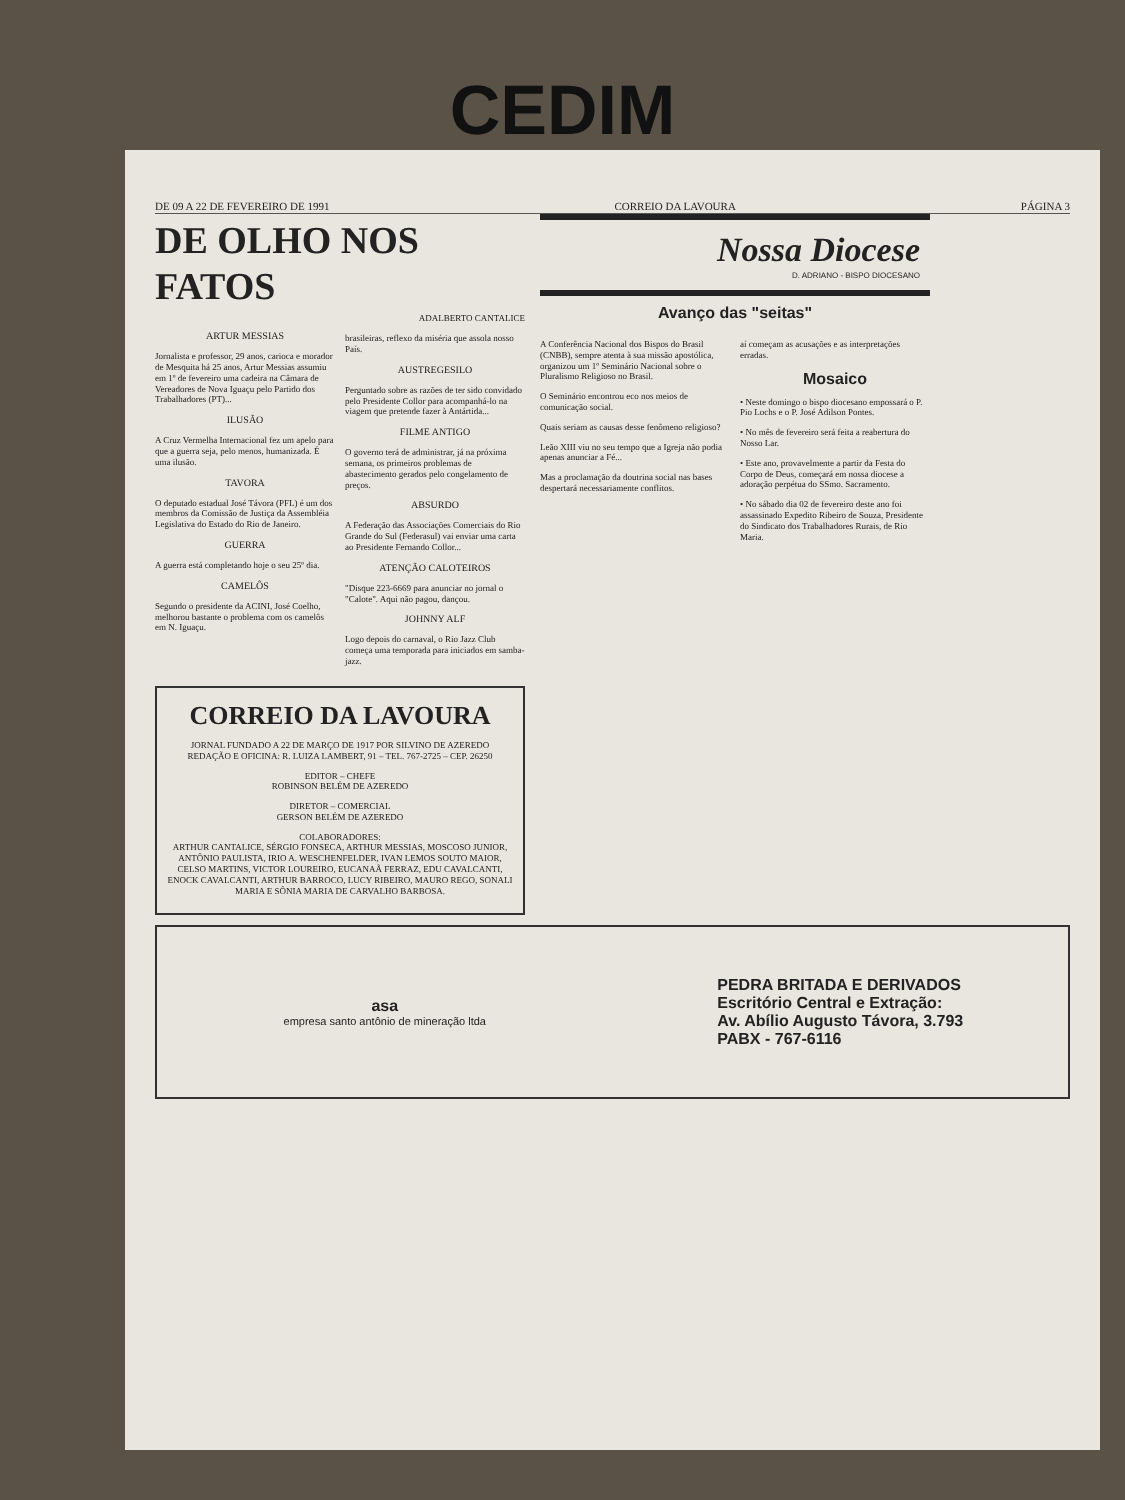CEDIM
DE 09 A 22 DE FEVEREIRO DE 1991 CORREIO DA LAVOURA PÁGINA 3
DE OLHO NOS FATOS
ADALBERTO CANTALICE
ARTUR MESSIAS
Jornalista e professor, 29 anos, carioca e morador de Mesquita há 25 anos, Artur Messias assumiu em 1º de fevereiro uma cadeira na Câmara de Vereadores de Nova Iguaçu pelo Partido dos Trabalhadores (PT)...
ILUSÃO
A Cruz Vermelha Internacional fez um apelo para que a guerra seja, pelo menos, humanizada. É uma ilusão.
TAVORA
O deputado estadual José Távora (PFL) é um dos membros da Comissão de Justiça da Assembléia Legislativa do Estado do Rio de Janeiro.
GUERRA
A guerra está completando hoje o seu 25º dia.
CAMELÔS
Segundo o presidente da ACINI, José Coelho, melhorou bastante o problema com os camelôs em N. Iguaçu.
brasileiras, reflexo da miséria que assola nosso País.
AUSTREGESILO
Perguntado sobre as razões de ter sido convidado pelo Presidente Collor para acompanhá-lo na viagem que pretende fazer à Antártida...
FILME ANTIGO
O governo terá de administrar, já na próxima semana, os primeiros problemas de abastecimento gerados pelo congelamento de preços.
ABSURDO
A Federação das Associações Comerciais do Rio Grande do Sul (Federasul) vai enviar uma carta ao Presidente Fernando Collor...
ATENÇÃO CALOTEIROS
"Disque 223-6669 para anunciar no jornal o "Calote". Aqui não pagou, dançou.
JOHNNY ALF
Logo depois do carnaval, o Rio Jazz Club começa uma temporada para iniciados em samba-jazz.
CORREIO DA LAVOURA
JORNAL FUNDADO A 22 DE MARÇO DE 1917 POR SILVINO DE AZEREDO
REDAÇÃO E OFICINA: R. LUIZA LAMBERT, 91 – TEL. 767-2725 – CEP. 26250
EDITOR – CHEFE
ROBINSON BELÉM DE AZEREDO
DIRETOR – COMERCIAL
GERSON BELÉM DE AZEREDO
COLABORADORES:
ARTHUR CANTALICE, SÉRGIO FONSECA, ARTHUR MESSIAS, MOSCOSO JUNIOR, ANTÔNIO PAULISTA, IRIO A. WESCHENFELDER, IVAN LEMOS SOUTO MAIOR, CELSO MARTINS, VICTOR LOUREIRO, EUCANAÃ FERRAZ, EDU CAVALCANTI, ENOCK CAVALCANTI, ARTHUR BARROCO, LUCY RIBEIRO, MAURO REGO, SONALI MARIA E SÔNIA MARIA DE CARVALHO BARBOSA.
Nossa Diocese
D. ADRIANO - BISPO DIOCESANO
Avanço das "seitas"
A Conferência Nacional dos Bispos do Brasil (CNBB), sempre atenta à sua missão apostólica, organizou um 1º Seminário Nacional sobre o Pluralismo Religioso no Brasil.
O Seminário encontrou eco nos meios de comunicação social.
Quais seriam as causas desse fenômeno religioso?
Leão XIII viu no seu tempo que a Igreja não podia apenas anunciar a Fé...
Mas a proclamação da doutrina social nas bases despertará necessariamente conflitos.
aí começam as acusações e as interpretações erradas.
Mosaico
• Neste domingo o bispo diocesano empossará o P. Pio Lochs e o P. José Adilson Pontes.
• No mês de fevereiro será feita a reabertura do Nosso Lar.
• Este ano, provavelmente a partir da Festa do Corpo de Deus, começará em nossa diocese a adoração perpétua do SSmo. Sacramento.
• No sábado dia 02 de fevereiro deste ano foi assassinado Expedito Ribeiro de Souza, Presidente do Sindicato dos Trabalhadores Rurais, de Rio Maria.
asa
empresa santo antônio de mineração ltda
PEDRA BRITADA E DERIVADOS
Escritório Central e Extração:
Av. Abílio Augusto Távora, 3.793
PABX - 767-6116